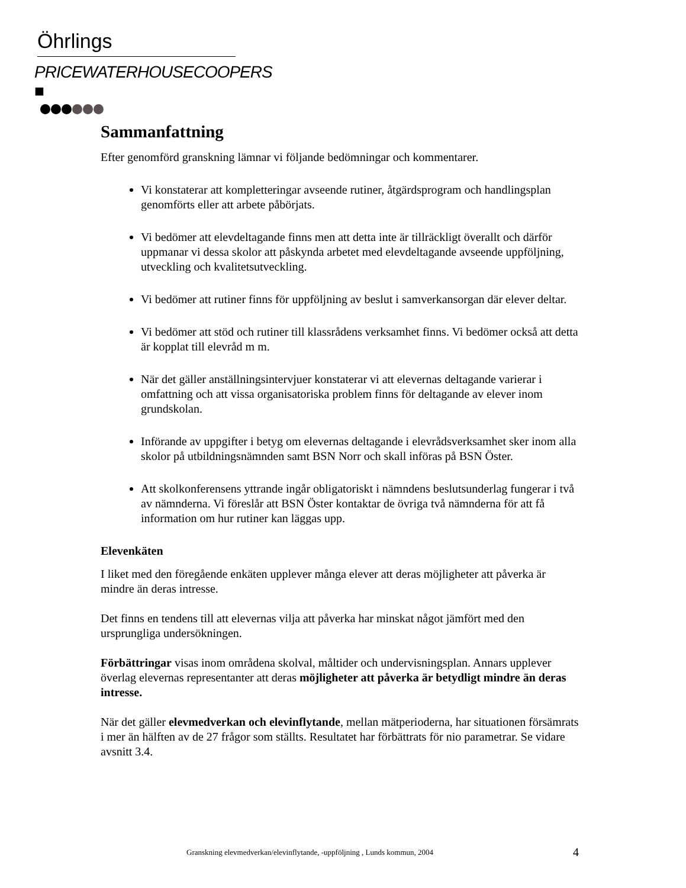Öhrlings
PRICEWATERHOUSECOOPERS ■
Sammanfattning
Efter genomförd granskning lämnar vi följande bedömningar och kommentarer.
Vi konstaterar att kompletteringar avseende rutiner, åtgärdsprogram och handlingsplan genomförts eller att arbete påbörjats.
Vi bedömer att elevdeltagande finns men att detta inte är tillräckligt överallt och därför uppmanar vi dessa skolor att påskynda arbetet med elevdeltagande avseende uppföljning, utveckling och kvalitetsutveckling.
Vi bedömer att rutiner finns för uppföljning av beslut i samverkansorgan där elever deltar.
Vi bedömer att stöd och rutiner till klassrådens verksamhet finns. Vi bedömer också att detta är kopplat till elevråd m m.
När det gäller anställningsintervjuer konstaterar vi att elevernas deltagande varierar i omfattning och att vissa organisatoriska problem finns för deltagande av elever inom grundskolan.
Införande av uppgifter i betyg om elevernas deltagande i elevrådsverksamhet sker inom alla skolor på utbildningsnämnden samt BSN Norr och skall införas på BSN Öster.
Att skolkonferensens yttrande ingår obligatoriskt i nämndens beslutsunderlag fungerar i två av nämnderna. Vi föreslår att BSN Öster kontaktar de övriga två nämnderna för att få information om hur rutiner kan läggas upp.
Elevenkäten
I liket med den föregående enkäten upplever många elever att deras möjligheter att påverka är mindre än deras intresse.
Det finns en tendens till att elevernas vilja att påverka har minskat något jämfört med den ursprungliga undersökningen.
Förbättringar visas inom områdena skolval, måltider och undervisningsplan. Annars upplever överlag elevernas representanter att deras möjligheter att påverka är betydligt mindre än deras intresse.
När det gäller elevmedverkan och elevinflytande, mellan mätperioderna, har situationen försämrats i mer än hälften av de 27 frågor som ställts. Resultatet har förbättrats för nio parametrar. Se vidare avsnitt 3.4.
Granskning elevmedverkan/elevinflytande, -uppföljning , Lunds kommun, 2004 4